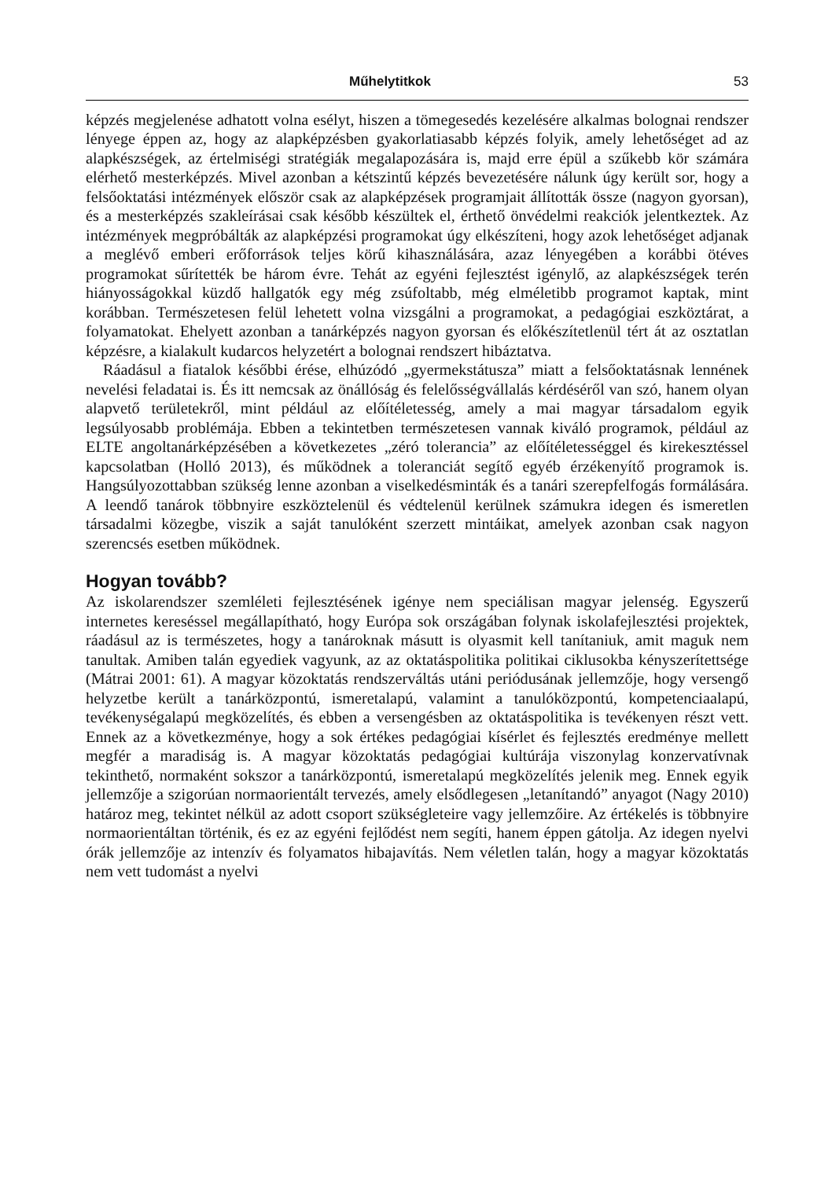Műhelytitkok 53
képzés megjelenése adhatott volna esélyt, hiszen a tömegesedés kezelésére alkalmas bolognai rendszer lényege éppen az, hogy az alapképzésben gyakorlatiasabb képzés folyik, amely lehetőséget ad az alapkészségek, az értelmiségi stratégiák megalapozására is, majd erre épül a szűkebb kör számára elérhető mesterképzés. Mivel azonban a kétszintű képzés bevezetésére nálunk úgy került sor, hogy a felsőoktatási intézmények először csak az alapképzések programjait állították össze (nagyon gyorsan), és a mesterképzés szakleírásai csak később készültek el, érthető önvédelmi reakciók jelentkeztek. Az intézmények megpróbálták az alapképzési programokat úgy elkészíteni, hogy azok lehetőséget adjanak a meglévő emberi erőforrások teljes körű kihasználására, azaz lényegében a korábbi ötéves programokat sűrítették be három évre. Tehát az egyéni fejlesztést igénylő, az alapkészségek terén hiányosságokkal küzdő hallgatók egy még zsúfoltabb, még elméletibb programot kaptak, mint korábban. Természetesen felül lehetett volna vizsgálni a programokat, a pedagógiai eszköztárat, a folyamatokat. Ehelyett azonban a tanárképzés nagyon gyorsan és előkészítetlenül tért át az osztatlan képzésre, a kialakult kudarcos helyzetért a bolognai rendszert hibáztatva.
Ráadásul a fiatalok későbbi érése, elhúzódó „gyermekstátusza” miatt a felsőoktatásnak lennének nevelési feladatai is. És itt nemcsak az önállóság és felelősségvállalás kérdéséről van szó, hanem olyan alapvető területekről, mint például az előítéletesség, amely a mai magyar társadalom egyik legsúlyosabb problémája. Ebben a tekintetben természetesen vannak kiváló programok, például az ELTE angoltanárképzésében a következetes „zéró tolerancia” az előítéletességgel és kirekesztéssel kapcsolatban (Holló 2013), és működnek a toleranciát segítő egyéb érzékenyítő programok is. Hangsúlyozottabban szükség lenne azonban a viselkedésminták és a tanári szerepfelfogás formálására. A leendő tanárok többnyire eszköztelenül és védtelenül kerülnek számukra idegen és ismeretlen társadalmi közegbe, viszik a saját tanulóként szerzett mintáikat, amelyek azonban csak nagyon szerencsés esetben működnek.
Hogyan tovább?
Az iskolarendszer szemléleti fejlesztésének igénye nem speciálisan magyar jelenség. Egyszerű internetes kereséssel megállapítható, hogy Európa sok országában folynak iskolafejlesztési projektek, ráadásul az is természetes, hogy a tanároknak másutt is olyasmit kell tanítaniuk, amit maguk nem tanultak. Amiben talán egyediek vagyunk, az az oktatáspolitika politikai ciklusokba kényszerítettsége (Mátrai 2001: 61). A magyar közoktatás rendszerváltás utáni periódusának jellemzője, hogy versengő helyzetbe került a tanárközpontú, ismeretalapú, valamint a tanulóközpontú, kompetenciaalapú, tevékenységalapú megközelítés, és ebben a versengésben az oktatáspolitika is tevékenyen részt vett. Ennek az a következménye, hogy a sok értékes pedagógiai kísérlet és fejlesztés eredménye mellett megfér a maradiság is. A magyar közoktatás pedagógiai kultúrája viszonylag konzervatívnak tekinthető, normaként sokszor a tanárközpontú, ismeretalapú megközelítés jelenik meg. Ennek egyik jellemzője a szigorúan normaorientált tervezés, amely elsődlegesen „letanítandó” anyagot (Nagy 2010) határoz meg, tekintet nélkül az adott csoport szükségleteire vagy jellemzőire. Az értékelés is többnyire normaorientáltan történik, és ez az egyéni fejlődést nem segíti, hanem éppen gátolja. Az idegen nyelvi órák jellemzője az intenzív és folyamatos hibajavítás. Nem véletlen talán, hogy a magyar közoktatás nem vett tudomást a nyelvi